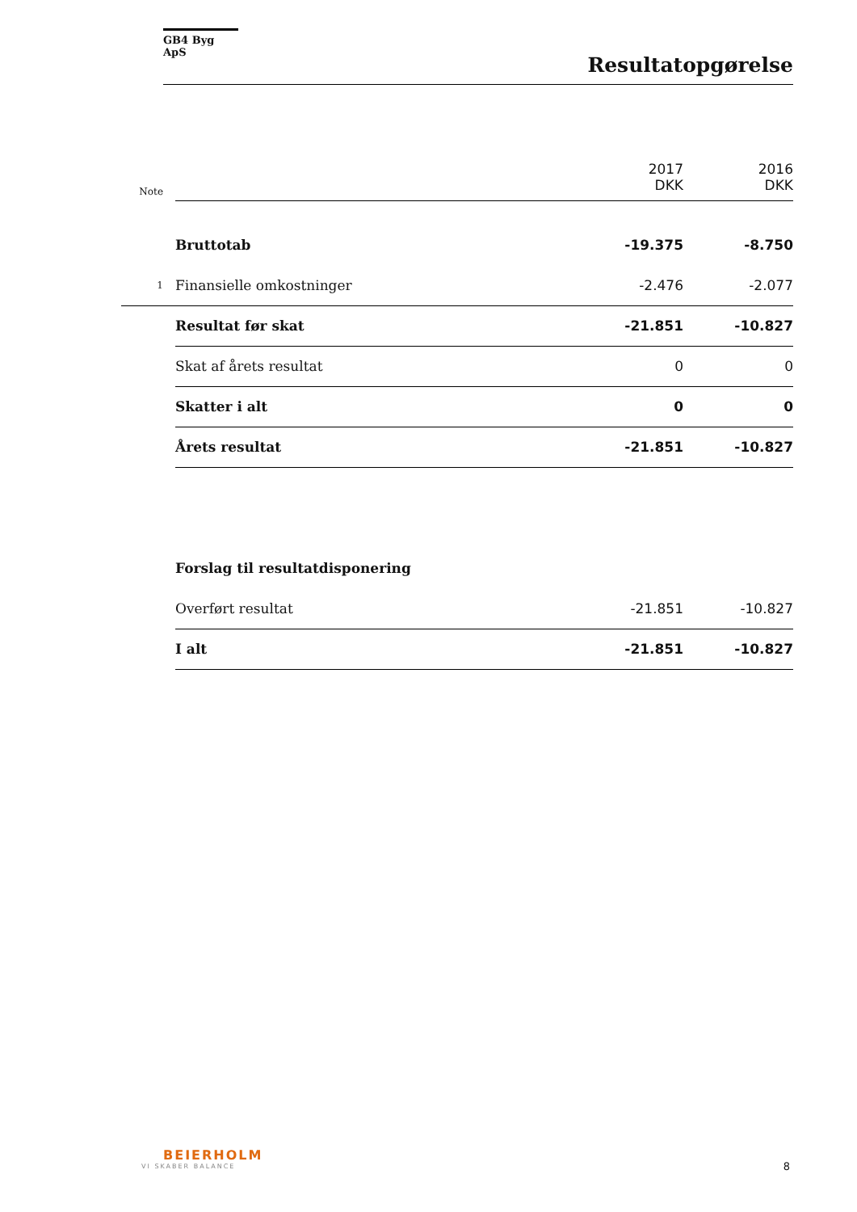GB4 Byg ApS
Resultatopgørelse
| Note | | 2017 DKK | 2016 DKK |
| | Bruttotab | -19.375 | -8.750 |
| 1 | Finansielle omkostninger | -2.476 | -2.077 |
| | Resultat før skat | -21.851 | -10.827 |
| | Skat af årets resultat | 0 | 0 |
| | Skatter i alt | 0 | 0 |
| | Årets resultat | -21.851 | -10.827 |
| | Forslag til resultatdisponering | | |
| | Overført resultat | -21.851 | -10.827 |
| | I alt | -21.851 | -10.827 |
BEIERHOLM
VI SKABER BALANCE
8